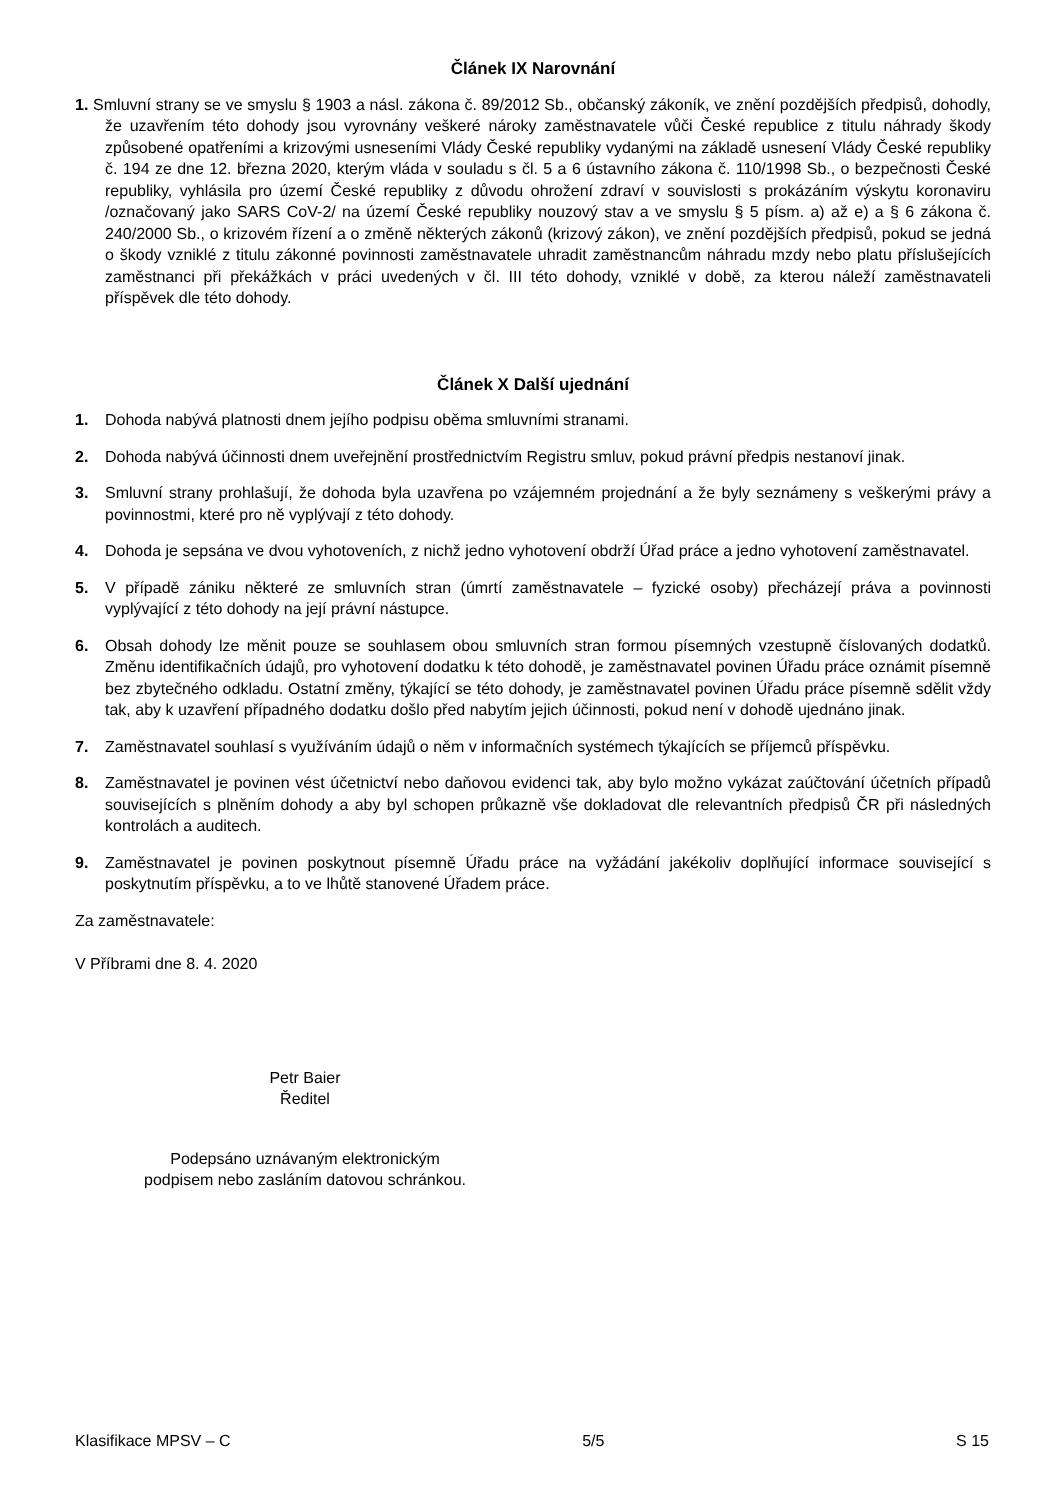Článek IX Narovnání
1. Smluvní strany se ve smyslu § 1903 a násl. zákona č. 89/2012 Sb., občanský zákoník, ve znění pozdějších předpisů, dohodly, že uzavřením této dohody jsou vyrovnány veškeré nároky zaměstnavatele vůči České republice z titulu náhrady škody způsobené opatřeními a krizovými usneseními Vlády České republiky vydanými na základě usnesení Vlády České republiky č. 194 ze dne 12. března 2020, kterým vláda v souladu s čl. 5 a 6 ústavního zákona č. 110/1998 Sb., o bezpečnosti České republiky, vyhlásila pro území České republiky z důvodu ohrožení zdraví v souvislosti s prokázáním výskytu koronaviru /označovaný jako SARS CoV-2/ na území České republiky nouzový stav a ve smyslu § 5 písm. a) až e) a § 6 zákona č. 240/2000 Sb., o krizovém řízení a o změně některých zákonů (krizový zákon), ve znění pozdějších předpisů, pokud se jedná o škody vzniklé z titulu zákonné povinnosti zaměstnavatele uhradit zaměstnancům náhradu mzdy nebo platu příslušejících zaměstnanci při překážkách v práci uvedených v čl. III této dohody, vzniklé v době, za kterou náleží zaměstnavateli příspěvek dle této dohody.
Článek X Další ujednání
1. Dohoda nabývá platnosti dnem jejího podpisu oběma smluvními stranami.
2. Dohoda nabývá účinnosti dnem uveřejnění prostřednictvím Registru smluv, pokud právní předpis nestanoví jinak.
3. Smluvní strany prohlašují, že dohoda byla uzavřena po vzájemném projednání a že byly seznámeny s veškerými právy a povinnostmi, které pro ně vyplývají z této dohody.
4. Dohoda je sepsána ve dvou vyhotoveních, z nichž jedno vyhotovení obdrží Úřad práce a jedno vyhotovení zaměstnavatel.
5. V případě zániku některé ze smluvních stran (úmrtí zaměstnavatele – fyzické osoby) přecházejí práva a povinnosti vyplývající z této dohody na její právní nástupce.
6. Obsah dohody lze měnit pouze se souhlasem obou smluvních stran formou písemných vzestupně číslovaných dodatků. Změnu identifikačních údajů, pro vyhotovení dodatku k této dohodě, je zaměstnavatel povinen Úřadu práce oznámit písemně bez zbytečného odkladu. Ostatní změny, týkající se této dohody, je zaměstnavatel povinen Úřadu práce písemně sdělit vždy tak, aby k uzavření případného dodatku došlo před nabytím jejich účinnosti, pokud není v dohodě ujednáno jinak.
7. Zaměstnavatel souhlasí s využíváním údajů o něm v informačních systémech týkajících se příjemců příspěvku.
8. Zaměstnavatel je povinen vést účetnictví nebo daňovou evidenci tak, aby bylo možno vykázat zaúčtování účetních případů souvisejících s plněním dohody a aby byl schopen průkazně vše dokladovat dle relevantních předpisů ČR při následných kontrolách a auditech.
9. Zaměstnavatel je povinen poskytnout písemně Úřadu práce na vyžádání jakékoliv doplňující informace související s poskytnutím příspěvku, a to ve lhůtě stanovené Úřadem práce.
Za zaměstnavatele:
V Příbrami dne 8. 4. 2020
Petr Baier
Ředitel
Podepsáno uznávaným elektronickým
podpisem nebo zasláním datovou schránkou.
Klasifikace MPSV – C 5/5 S 15